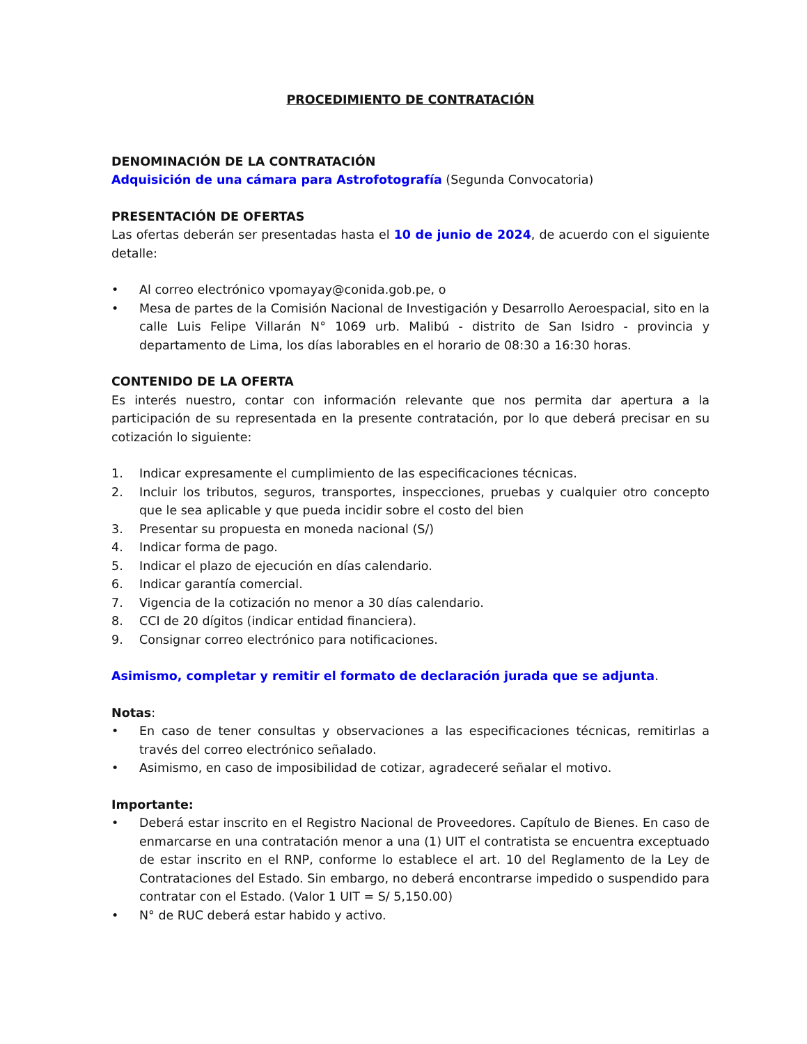PROCEDIMIENTO DE CONTRATACIÓN
DENOMINACIÓN DE LA CONTRATACIÓN
Adquisición de una cámara para Astrofotografía (Segunda Convocatoria)
PRESENTACIÓN DE OFERTAS
Las ofertas deberán ser presentadas hasta el 10 de junio de 2024, de acuerdo con el siguiente detalle:
• Al correo electrónico vpomayay@conida.gob.pe, o
• Mesa de partes de la Comisión Nacional de Investigación y Desarrollo Aeroespacial, sito en la calle Luis Felipe Villarán N° 1069 urb. Malibú - distrito de San Isidro - provincia y departamento de Lima, los días laborables en el horario de 08:30 a 16:30 horas.
CONTENIDO DE LA OFERTA
Es interés nuestro, contar con información relevante que nos permita dar apertura a la participación de su representada en la presente contratación, por lo que deberá precisar en su cotización lo siguiente:
1. Indicar expresamente el cumplimiento de las especificaciones técnicas.
2. Incluir los tributos, seguros, transportes, inspecciones, pruebas y cualquier otro concepto que le sea aplicable y que pueda incidir sobre el costo del bien
3. Presentar su propuesta en moneda nacional (S/)
4. Indicar forma de pago.
5. Indicar el plazo de ejecución en días calendario.
6. Indicar garantía comercial.
7. Vigencia de la cotización no menor a 30 días calendario.
8. CCI de 20 dígitos (indicar entidad financiera).
9. Consignar correo electrónico para notificaciones.
Asimismo, completar y remitir el formato de declaración jurada que se adjunta.
Notas:
• En caso de tener consultas y observaciones a las especificaciones técnicas, remitirlas a través del correo electrónico señalado.
• Asimismo, en caso de imposibilidad de cotizar, agradeceré señalar el motivo.
Importante:
• Deberá estar inscrito en el Registro Nacional de Proveedores. Capítulo de Bienes. En caso de enmarcarse en una contratación menor a una (1) UIT el contratista se encuentra exceptuado de estar inscrito en el RNP, conforme lo establece el art. 10 del Reglamento de la Ley de Contrataciones del Estado. Sin embargo, no deberá encontrarse impedido o suspendido para contratar con el Estado. (Valor 1 UIT = S/ 5,150.00)
• N° de RUC deberá estar habido y activo.